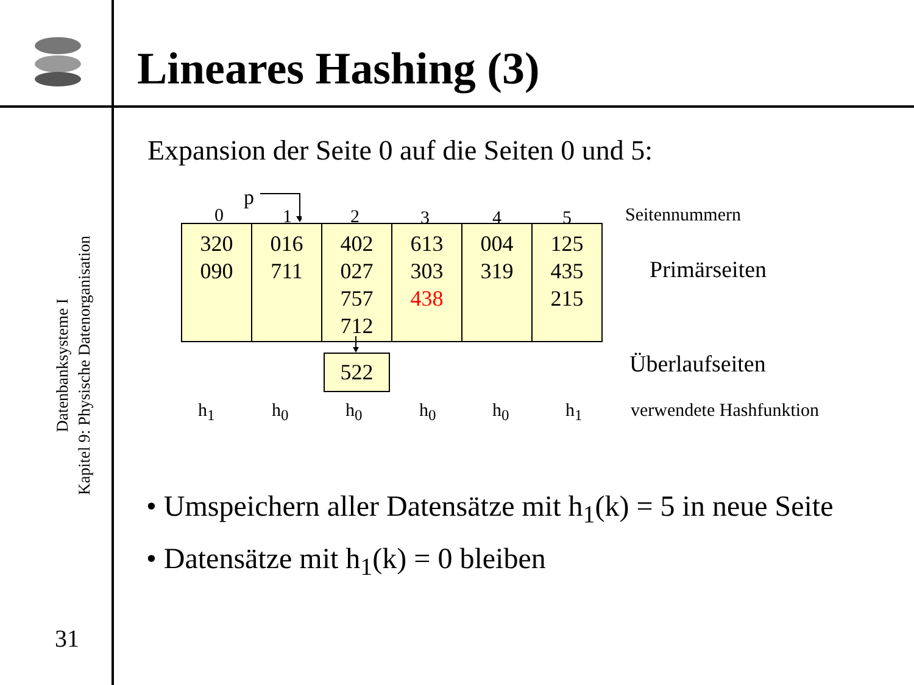Lineares Hashing (3)
Datenbanksysteme I
Kapitel 9: Physische Datenorganisation
31
Expansion der Seite 0 auf die Seiten 0 und 5:
p
0 1 2 3 4 5 Seitennummern
| 320 090 | 016 711 | 402 027 757 712 | 613 303 438 | 004 319 | 125 435 215 |
Primärseiten
522 Überlaufseiten
h<sub>1</sub> h<sub>0</sub> h<sub>0</sub> h<sub>0</sub> h<sub>0</sub> h<sub>1</sub> verwendete Hashfunktion
• Umspeichern aller Datensätze mit h<sub>1</sub>(k) = 5 in neue Seite
• Datensätze mit h<sub>1</sub>(k) = 0 bleiben